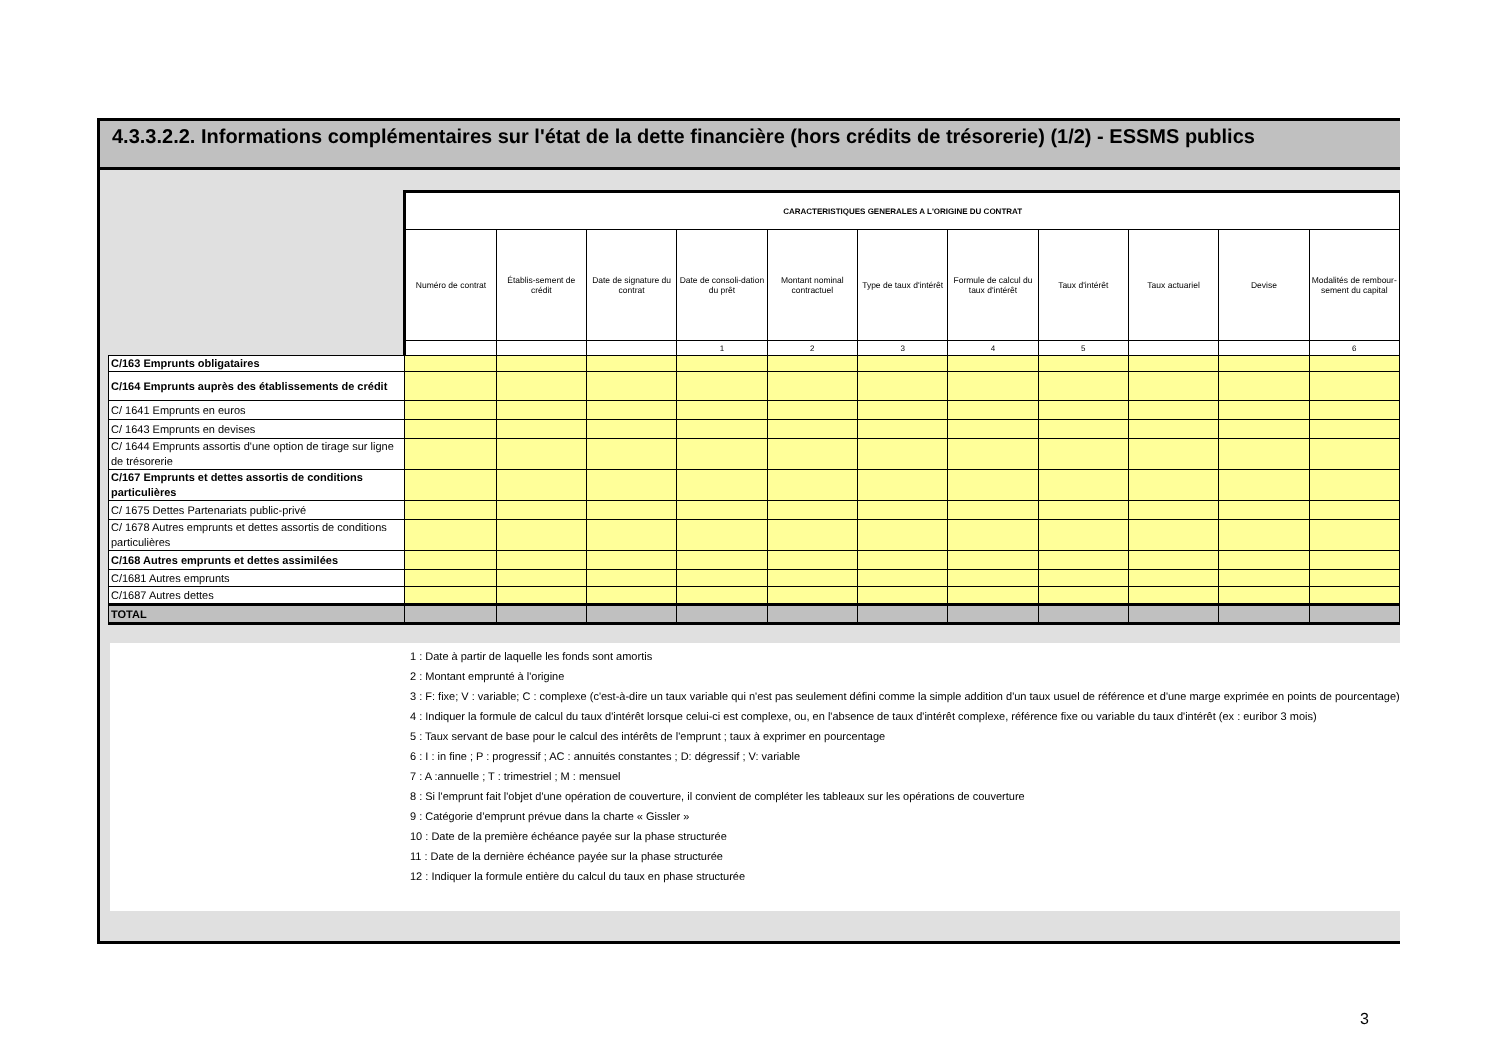4.3.3.2.2. Informations complémentaires sur l'état de la dette financière (hors crédits de trésorerie) (1/2) - ESSMS publics
| | CARACTERISTIQUES GENERALES A L'ORIGINE DU CONTRAT | | | | | | | | | | |
| | Numéro de contrat | Établis-sement de crédit | Date de signature du contrat | Date de consoli-dation du prêt | Montant nominal contractuel | Type de taux d'intérêt | Formule de calcul du taux d'intérêt | Taux d'intérêt | Taux actuariel | Devise | Modalités de rembour-sement du capital |
| | | | | 1 | 2 | 3 | 4 | 5 | | | 6 |
| C/163 Emprunts obligataires | | | | | | | | | | | |
| C/164 Emprunts auprès des établissements de crédit | | | | | | | | | | | |
| C/ 1641 Emprunts en euros | | | | | | | | | | | |
| C/ 1643 Emprunts en devises | | | | | | | | | | | |
| C/ 1644 Emprunts assortis d'une option de tirage sur ligne de trésorerie | | | | | | | | | | | |
| C/167 Emprunts et dettes assortis de conditions particulières | | | | | | | | | | | |
| C/ 1675 Dettes Partenariats public-privé | | | | | | | | | | | |
| C/ 1678 Autres emprunts et dettes assortis de conditions particulières | | | | | | | | | | | |
| C/168 Autres emprunts et dettes assimilées | | | | | | | | | | | |
| C/1681 Autres emprunts | | | | | | | | | | | |
| C/1687 Autres dettes | | | | | | | | | | | |
| TOTAL | | | | | | | | | | | |
1 : Date à partir de laquelle les fonds sont amortis
2 : Montant emprunté à l'origine
3 : F: fixe; V : variable; C : complexe (c'est-à-dire un taux variable qui n'est pas seulement défini comme la simple addition d'un taux usuel de référence et d'une marge exprimée en points de pourcentage)
4 : Indiquer la formule de calcul du taux d'intérêt lorsque celui-ci est complexe, ou, en l'absence de taux d'intérêt complexe, référence fixe ou variable du taux d'intérêt (ex : euribor 3 mois)
5 : Taux servant de base pour le calcul des intérêts de l'emprunt ; taux à exprimer en pourcentage
6 : I : in fine ; P : progressif ; AC : annuités constantes ; D: dégressif ; V: variable
7 : A :annuelle ; T : trimestriel ; M : mensuel
8 : Si l'emprunt fait l'objet d'une opération de couverture, il convient de compléter les tableaux sur les opérations de couverture
9 : Catégorie d’emprunt prévue dans la charte « Gissler »
10 : Date de la première échéance payée sur la phase structurée
11 : Date de la dernière échéance payée sur la phase structurée
12 : Indiquer la formule entière du calcul du taux en phase structurée
3